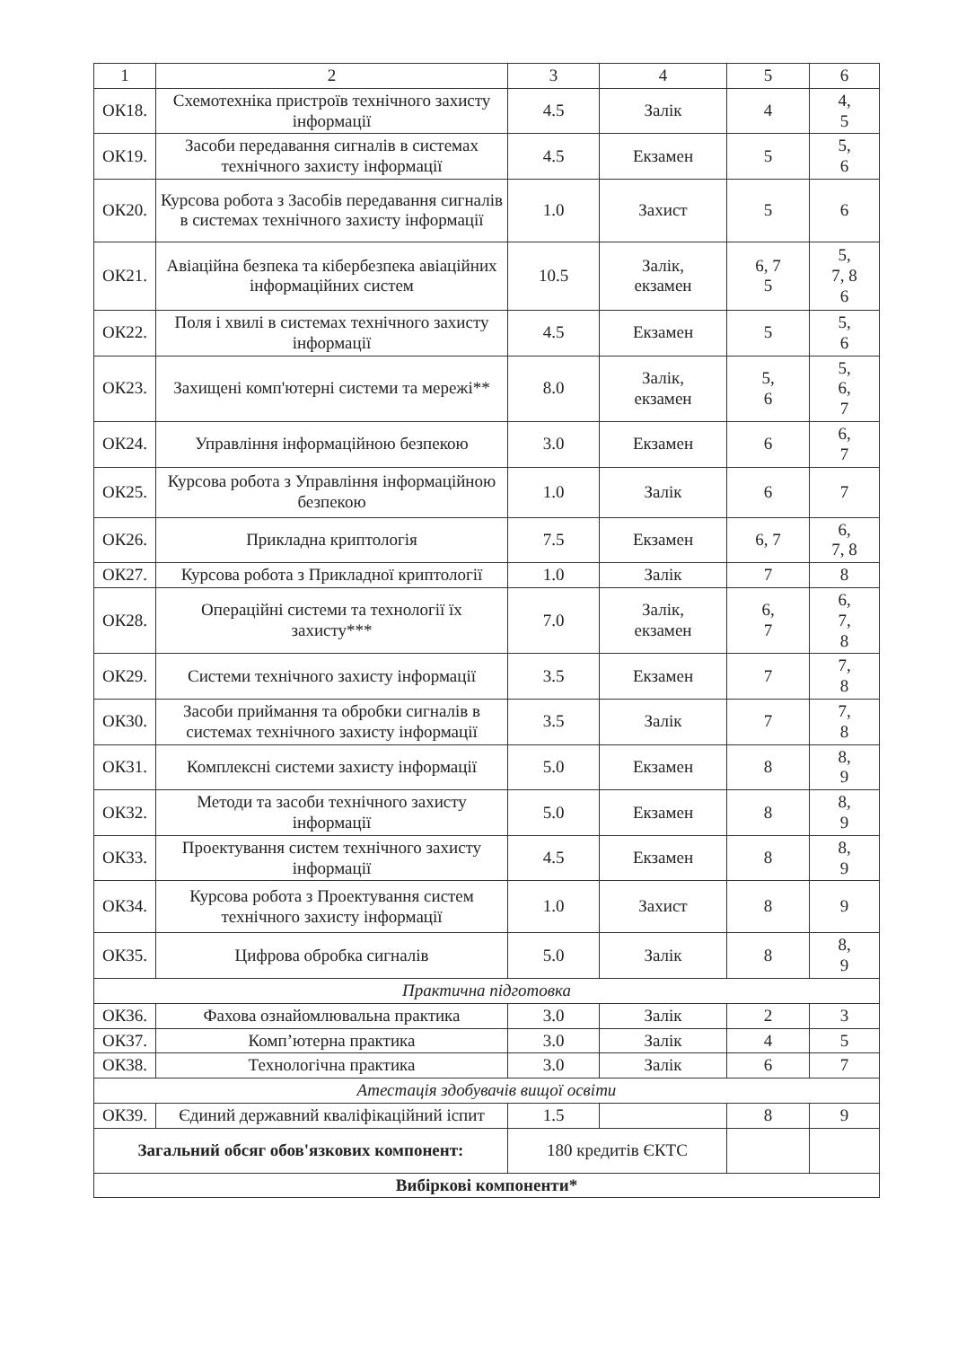| 1 | 2 | 3 | 4 | 5 | 6 |
| --- | --- | --- | --- | --- | --- |
| ОК18. | Схемотехніка пристроїв технічного захисту інформації | 4.5 | Залік | 4 | 4, 5 |
| ОК19. | Засоби передавання сигналів в системах технічного захисту інформації | 4.5 | Екзамен | 5 | 5, 6 |
| ОК20. | Курсова робота з Засобів передавання сигналів в системах технічного захисту інформації | 1.0 | Захист | 5 | 6 |
| ОК21. | Авіаційна безпека та кібербезпека авіаційних інформаційних систем | 10.5 | Залік, екзамен | 6, 7 5 | 5, 7, 8 6 |
| ОК22. | Поля і хвилі в системах технічного захисту інформації | 4.5 | Екзамен | 5 | 5, 6 |
| ОК23. | Захищені комп'ютерні системи та мережі** | 8.0 | Залік, екзамен | 5, 6 | 5, 6, 7 |
| ОК24. | Управління інформаційною безпекою | 3.0 | Екзамен | 6 | 6, 7 |
| ОК25. | Курсова робота з Управління інформаційною безпекою | 1.0 | Залік | 6 | 7 |
| ОК26. | Прикладна криптологія | 7.5 | Екзамен | 6, 7 | 6, 7, 8 |
| ОК27. | Курсова робота з Прикладної криптології | 1.0 | Залік | 7 | 8 |
| ОК28. | Операційні системи та технології їх захисту*** | 7.0 | Залік, екзамен | 6, 7 | 6, 7, 8 |
| ОК29. | Системи технічного захисту інформації | 3.5 | Екзамен | 7 | 7, 8 |
| ОК30. | Засоби приймання та обробки сигналів в системах технічного захисту інформації | 3.5 | Залік | 7 | 7, 8 |
| ОК31. | Комплексні системи захисту інформації | 5.0 | Екзамен | 8 | 8, 9 |
| ОК32. | Методи та засоби технічного захисту інформації | 5.0 | Екзамен | 8 | 8, 9 |
| ОК33. | Проектування систем технічного захисту інформації | 4.5 | Екзамен | 8 | 8, 9 |
| ОК34. | Курсова робота з Проектування систем технічного захисту інформації | 1.0 | Захист | 8 | 9 |
| ОК35. | Цифрова обробка сигналів | 5.0 | Залік | 8 | 8, 9 |
| Практична підготовка | | | | | |
| ОК36. | Фахова ознайомлювальна практика | 3.0 | Залік | 2 | 3 |
| ОК37. | Комп’ютерна практика | 3.0 | Залік | 4 | 5 |
| ОК38. | Технологічна практика | 3.0 | Залік | 6 | 7 |
| Атестація здобувачів вищої освіти | | | | | |
| ОК39. | Єдиний державний кваліфікаційний іспит | 1.5 | | 8 | 9 |
| Загальний обсяг обов'язкових компонент: | | 180 кредитів ЄКТС | | | |
| Вибіркові компоненти* | | | | | |